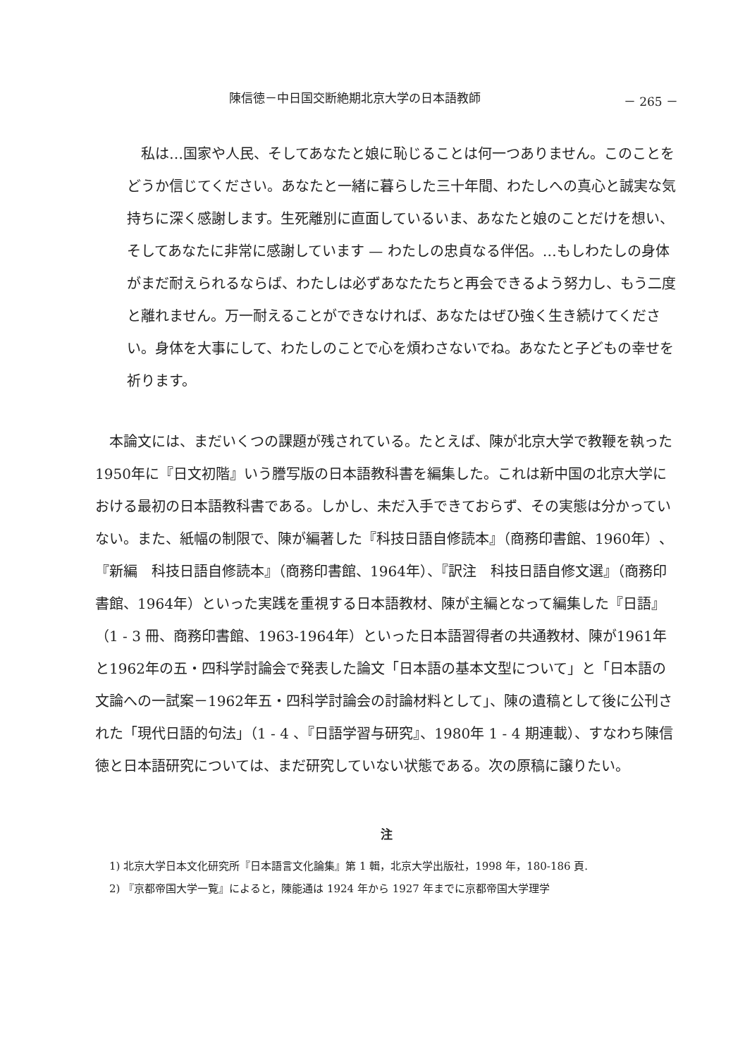陳信徳－中日国交断絶期北京大学の日本語教師 － 265 －
私は…国家や人民、そしてあなたと娘に恥じることは何一つありません。このことをどうか信じてください。あなたと一緒に暮らした三十年間、わたしへの真心と誠実な気持ちに深く感謝します。生死離別に直面しているいま、あなたと娘のことだけを想い、そしてあなたに非常に感謝しています — わたしの忠貞なる伴侶。…もしわたしの身体がまだ耐えられるならば、わたしは必ずあなたたちと再会できるよう努力し、もう二度と離れません。万一耐えることができなければ、あなたはぜひ強く生き続けてください。身体を大事にして、わたしのことで心を煩わさないでね。あなたと子どもの幸せを祈ります。
本論文には、まだいくつの課題が残されている。たとえば、陳が北京大学で教鞭を執った1950年に『日文初階』いう謄写版の日本語教科書を編集した。これは新中国の北京大学における最初の日本語教科書である。しかし、未だ入手できておらず、その実態は分かっていない。また、紙幅の制限で、陳が編著した『科技日語自修読本』（商務印書館、1960年）、『新編　科技日語自修読本』（商務印書館、1964年）、『訳注　科技日語自修文選』（商務印書館、1964年）といった実践を重視する日本語教材、陳が主編となって編集した『日語』（1 - 3 冊、商務印書館、1963-1964年）といった日本語習得者の共通教材、陳が1961年と1962年の五・四科学討論会で発表した論文「日本語の基本文型について」と「日本語の文論への一試案－1962年五・四科学討論会の討論材料として」、陳の遺稿として後に公刊された「現代日語的句法」（1 - 4 、『日語学習与研究』、1980年 1 - 4 期連載）、すなわち陳信徳と日本語研究については、まだ研究していない状態である。次の原稿に譲りたい。
注
1) 北京大学日本文化研究所『日本語言文化論集』第 1 輯，北京大学出版社，1998 年，180-186 頁.
2) 『京都帝国大学一覧』によると，陳能通は 1924 年から 1927 年までに京都帝国大学理学